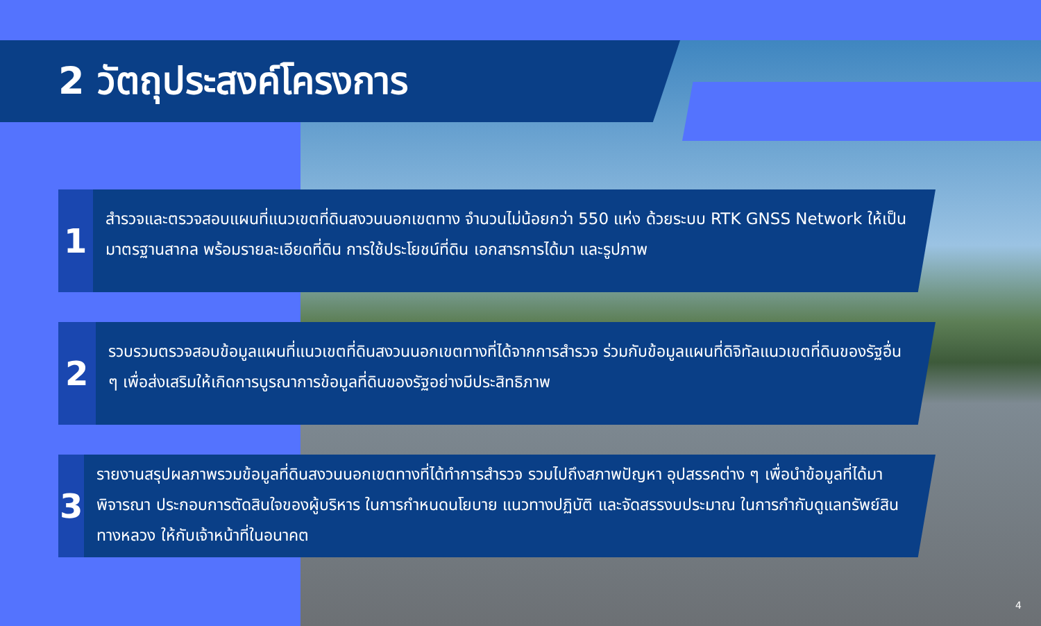2 วัตถุประสงค์โครงการ
1
สำรวจและตรวจสอบแผนที่แนวเขตที่ดินสงวนนอกเขตทาง จำนวนไม่น้อยกว่า 550 แห่ง ด้วยระบบ RTK GNSS Network ให้เป็นมาตรฐานสากล พร้อมรายละเอียดที่ดิน การใช้ประโยชน์ที่ดิน เอกสารการได้มา และรูปภาพ
2
รวบรวมตรวจสอบข้อมูลแผนที่แนวเขตที่ดินสงวนนอกเขตทางที่ได้จากการสำรวจ ร่วมกับข้อมูลแผนที่ดิจิทัลแนวเขตที่ดินของรัฐอื่น ๆ เพื่อส่งเสริมให้เกิดการบูรณาการข้อมูลที่ดินของรัฐอย่างมีประสิทธิภาพ
3
รายงานสรุปผลภาพรวมข้อมูลที่ดินสงวนนอกเขตทางที่ได้ทำการสำรวจ รวมไปถึงสภาพปัญหา อุปสรรคต่าง ๆ เพื่อนำข้อมูลที่ได้มาพิจารณา ประกอบการตัดสินใจของผู้บริหาร ในการกำหนดนโยบาย แนวทางปฏิบัติ และจัดสรรงบประมาณ ในการกำกับดูแลทรัพย์สินทางหลวง ให้กับเจ้าหน้าที่ในอนาคต
4